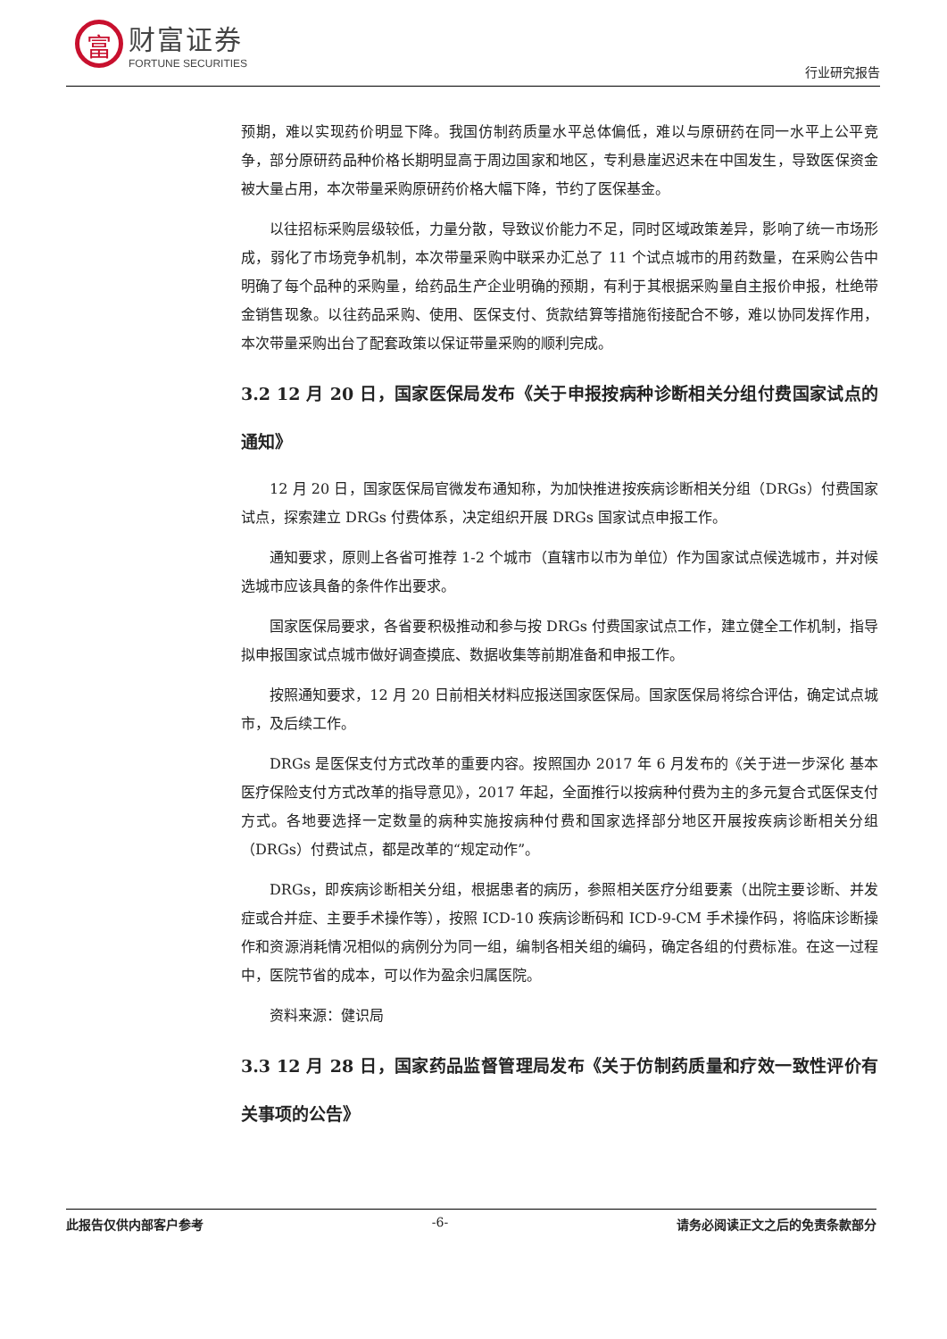富
财富证券
FORTUNE SECURITIES
行业研究报告
预期，难以实现药价明显下降。我国仿制药质量水平总体偏低，难以与原研药在同一水平上公平竞争，部分原研药品种价格长期明显高于周边国家和地区，专利悬崖迟迟未在中国发生，导致医保资金被大量占用，本次带量采购原研药价格大幅下降，节约了医保基金。
以往招标采购层级较低，力量分散，导致议价能力不足，同时区域政策差异，影响了统一市场形成，弱化了市场竞争机制，本次带量采购中联采办汇总了 11 个试点城市的用药数量，在采购公告中明确了每个品种的采购量，给药品生产企业明确的预期，有利于其根据采购量自主报价申报，杜绝带金销售现象。以往药品采购、使用、医保支付、货款结算等措施衔接配合不够，难以协同发挥作用，本次带量采购出台了配套政策以保证带量采购的顺利完成。
3.2 12 月 20 日，国家医保局发布《关于申报按病种诊断相关分组付费国家试点的通知》
12 月 20 日，国家医保局官微发布通知称，为加快推进按疾病诊断相关分组（DRGs）付费国家试点，探索建立 DRGs 付费体系，决定组织开展 DRGs 国家试点申报工作。
通知要求，原则上各省可推荐 1-2 个城市（直辖市以市为单位）作为国家试点候选城市，并对候选城市应该具备的条件作出要求。
国家医保局要求，各省要积极推动和参与按 DRGs 付费国家试点工作，建立健全工作机制，指导拟申报国家试点城市做好调查摸底、数据收集等前期准备和申报工作。
按照通知要求，12 月 20 日前相关材料应报送国家医保局。国家医保局将综合评估，确定试点城市，及后续工作。
DRGs 是医保支付方式改革的重要内容。按照国办 2017 年 6 月发布的《关于进一步深化 基本医疗保险支付方式改革的指导意见》，2017 年起，全面推行以按病种付费为主的多元复合式医保支付方式。各地要选择一定数量的病种实施按病种付费和国家选择部分地区开展按疾病诊断相关分组（DRGs）付费试点，都是改革的“规定动作”。
DRGs，即疾病诊断相关分组，根据患者的病历，参照相关医疗分组要素（出院主要诊断、并发症或合并症、主要手术操作等），按照 ICD-10 疾病诊断码和 ICD-9-CM 手术操作码，将临床诊断操作和资源消耗情况相似的病例分为同一组，编制各相关组的编码，确定各组的付费标准。在这一过程中，医院节省的成本，可以作为盈余归属医院。
资料来源：健识局
3.3 12 月 28 日，国家药品监督管理局发布《关于仿制药质量和疗效一致性评价有关事项的公告》
此报告仅供内部客户参考 -6- 请务必阅读正文之后的免责条款部分